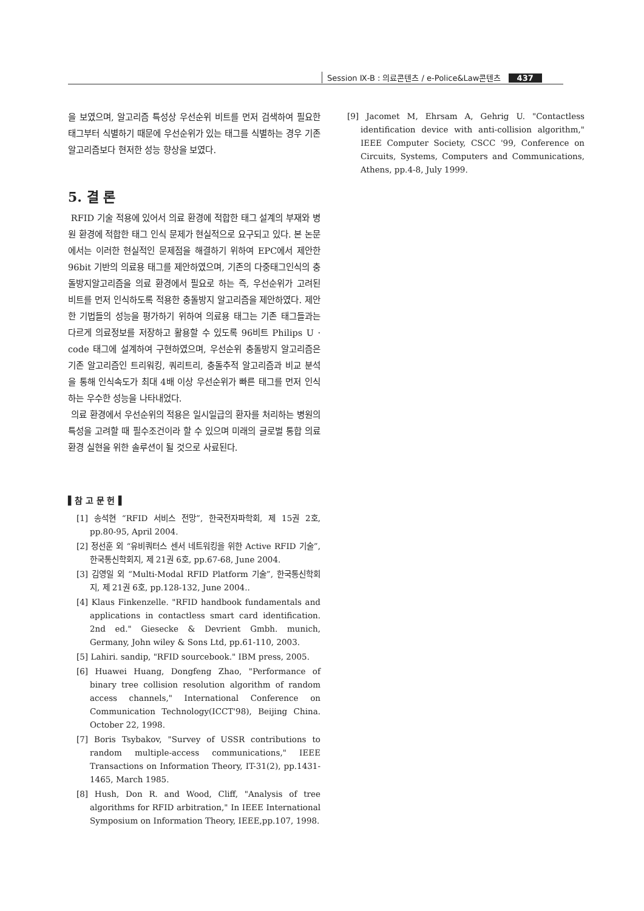Session Ⅸ-B : 의료콘텐츠 / e-Police&Law콘텐츠 437
을 보였으며, 알고리즘 특성상 우선순위 비트를 먼저 검색하여 필요한 태그부터 식별하기 때문에 우선순위가 있는 태그를 식별하는 경우 기존 알고리즘보다 현저한 성능 향상을 보였다.
5. 결 론
RFID 기술 적용에 있어서 의료 환경에 적합한 태그 설계의 부재와 병원 환경에 적합한 태그 인식 문제가 현실적으로 요구되고 있다. 본 논문에서는 이러한 현실적인 문제점을 해결하기 위하여 EPC에서 제안한 96bit 기반의 의료용 태그를 제안하였으며, 기존의 다중태그인식의 충돌방지알고리즘을 의료 환경에서 필요로 하는 즉, 우선순위가 고려된 비트를 먼저 인식하도록 적용한 충돌방지 알고리즘을 제안하였다. 제안한 기법들의 성능을 평가하기 위하여 의료용 태그는 기존 태그들과는 다르게 의료정보를 저장하고 활용할 수 있도록 96비트 Philips U · code 태그에 설계하여 구현하였으며, 우선순위 충돌방지 알고리즘은 기존 알고리즘인 트리워킹, 쿼리트리, 충돌추적 알고리즘과 비교 분석을 통해 인식속도가 최대 4배 이상 우선순위가 빠른 태그를 먼저 인식하는 우수한 성능을 나타내었다.
의료 환경에서 우선순위의 적용은 일시일급의 환자를 처리하는 병원의 특성을 고려할 때 필수조건이라 할 수 있으며 미래의 글로벌 통합 의료 환경 실현을 위한 솔루션이 될 것으로 사료된다.
▌참 고 문 헌▐
[1] 송석현 “RFID 서비스 전망”, 한국전자파학회, 제 15권 2호, pp.80-95, April 2004.
[2] 정선훈 외 “유비쿼터스 센서 네트워킹을 위한 Active RFID 기술”, 한국통신학회지, 제 21권 6호, pp.67-68, June 2004.
[3] 김영일 외 “Multi-Modal RFID Platform 기술”, 한국통신학회지, 제 21권 6호, pp.128-132, June 2004..
[4] Klaus Finkenzelle. "RFID handbook fundamentals and applications in contactless smart card identification. 2nd ed." Giesecke & Devrient Gmbh. munich, Germany, John wiley & Sons Ltd, pp.61-110, 2003.
[5] Lahiri. sandip, "RFID sourcebook." IBM press, 2005.
[6] Huawei Huang, Dongfeng Zhao, "Performance of binary tree collision resolution algorithm of random access channels," International Conference on Communication Technology(ICCT'98), Beijing China. October 22, 1998.
[7] Boris Tsybakov, "Survey of USSR contributions to random multiple-access communications," IEEE Transactions on Information Theory, IT-31(2), pp.1431-1465, March 1985.
[8] Hush, Don R. and Wood, Cliff, "Analysis of tree algorithms for RFID arbitration," In IEEE International Symposium on Information Theory, IEEE,pp.107, 1998.
[9] Jacomet M, Ehrsam A, Gehrig U. "Contactless identification device with anti-collision algorithm," IEEE Computer Society, CSCC '99, Conference on Circuits, Systems, Computers and Communications, Athens, pp.4-8, July 1999.